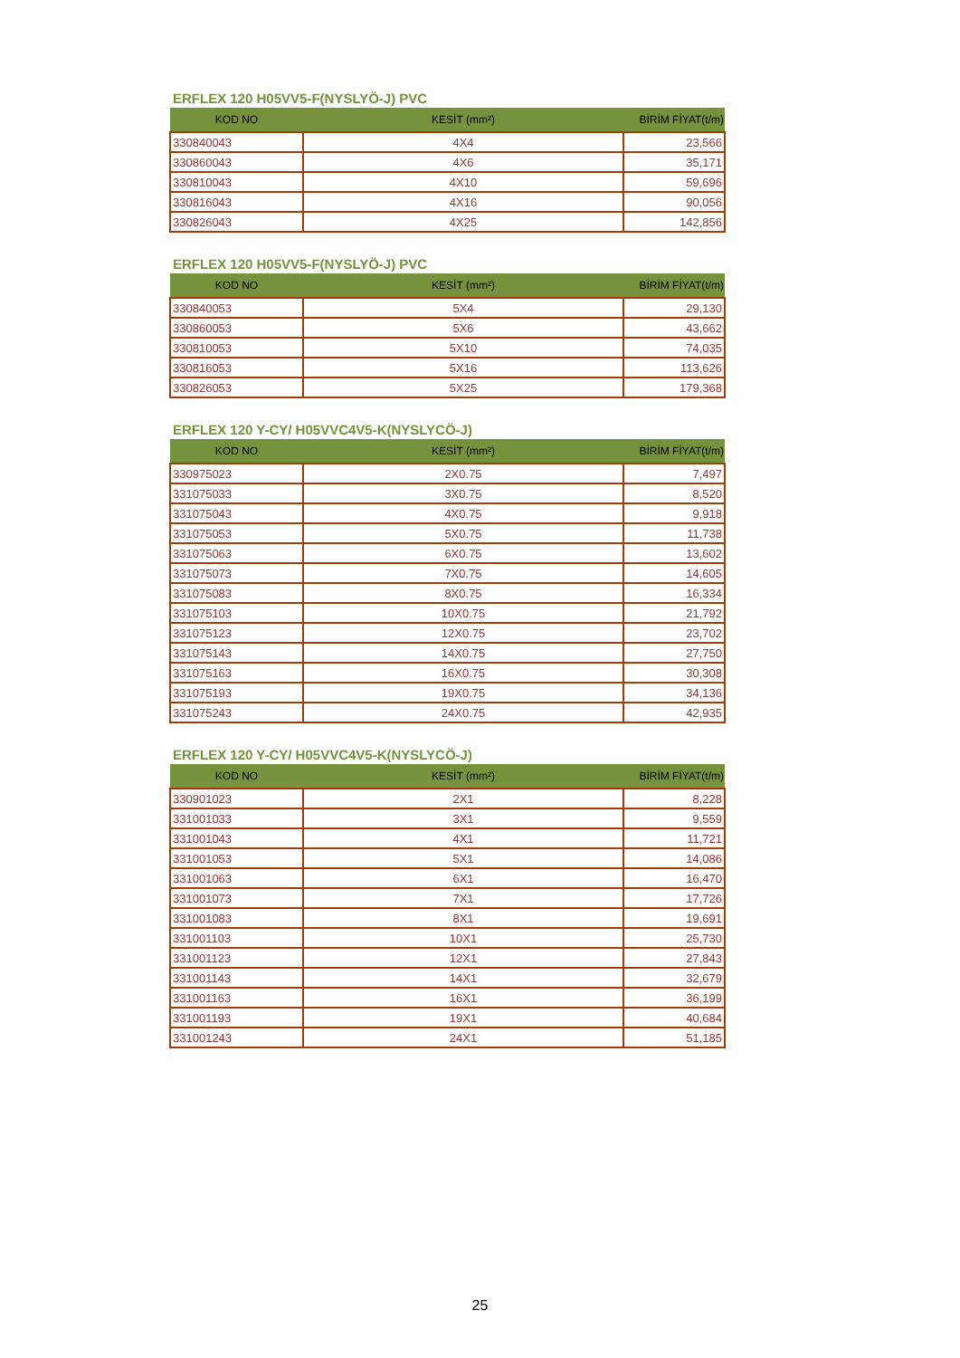ERFLEX 120 H05VV5-F(NYSLYÖ-J) PVC
| KOD NO | KESİT (mm²) | BİRİM FİYAT(t/m) |
| --- | --- | --- |
| 330840043 | 4X4 | 23,566 |
| 330860043 | 4X6 | 35,171 |
| 330810043 | 4X10 | 59,696 |
| 330816043 | 4X16 | 90,056 |
| 330826043 | 4X25 | 142,856 |
ERFLEX 120 H05VV5-F(NYSLYÖ-J) PVC
| KOD NO | KESİT (mm²) | BİRİM FİYAT(t/m) |
| --- | --- | --- |
| 330840053 | 5X4 | 29,130 |
| 330860053 | 5X6 | 43,662 |
| 330810053 | 5X10 | 74,035 |
| 330816053 | 5X16 | 113,626 |
| 330826053 | 5X25 | 179,368 |
ERFLEX 120 Y-CY/ H05VVC4V5-K(NYSLYCÖ-J)
| KOD NO | KESİT (mm²) | BİRİM FİYAT(t/m) |
| --- | --- | --- |
| 330975023 | 2X0.75 | 7,497 |
| 331075033 | 3X0.75 | 8,520 |
| 331075043 | 4X0.75 | 9,918 |
| 331075053 | 5X0.75 | 11,738 |
| 331075063 | 6X0.75 | 13,602 |
| 331075073 | 7X0.75 | 14,605 |
| 331075083 | 8X0.75 | 16,334 |
| 331075103 | 10X0.75 | 21,792 |
| 331075123 | 12X0.75 | 23,702 |
| 331075143 | 14X0.75 | 27,750 |
| 331075163 | 16X0.75 | 30,308 |
| 331075193 | 19X0.75 | 34,136 |
| 331075243 | 24X0.75 | 42,935 |
ERFLEX 120 Y-CY/ H05VVC4V5-K(NYSLYCÖ-J)
| KOD NO | KESİT (mm²) | BİRİM FİYAT(t/m) |
| --- | --- | --- |
| 330901023 | 2X1 | 8,228 |
| 331001033 | 3X1 | 9,559 |
| 331001043 | 4X1 | 11,721 |
| 331001053 | 5X1 | 14,086 |
| 331001063 | 6X1 | 16,470 |
| 331001073 | 7X1 | 17,726 |
| 331001083 | 8X1 | 19,691 |
| 331001103 | 10X1 | 25,730 |
| 331001123 | 12X1 | 27,843 |
| 331001143 | 14X1 | 32,679 |
| 331001163 | 16X1 | 36,199 |
| 331001193 | 19X1 | 40,684 |
| 331001243 | 24X1 | 51,185 |
25